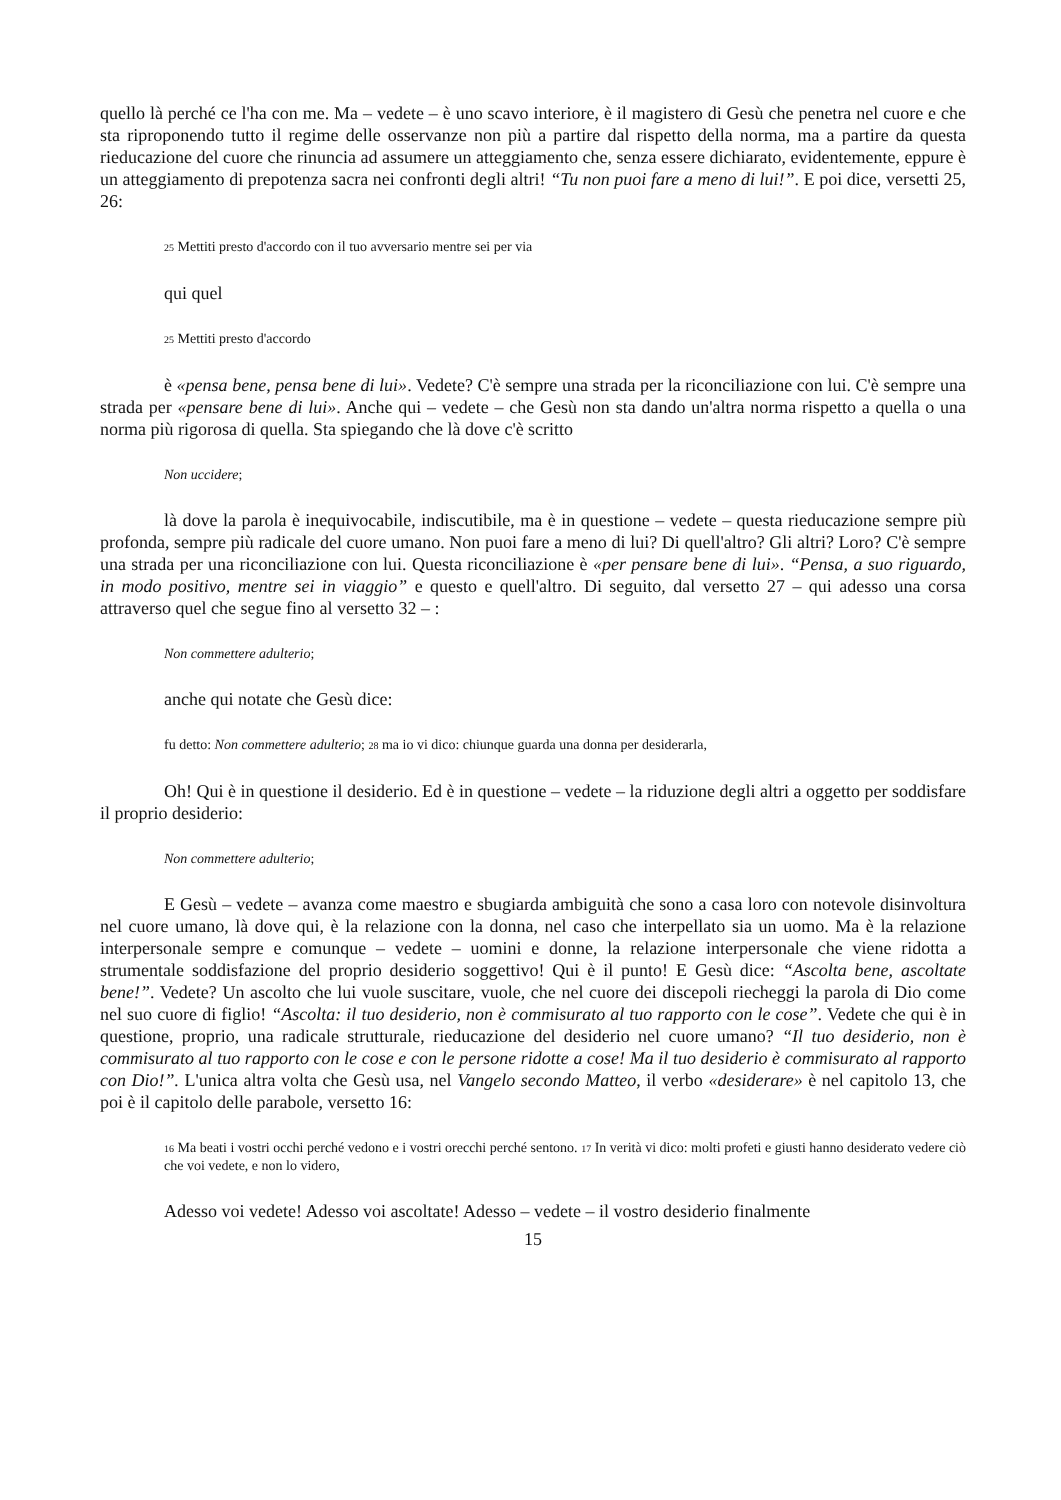quello là perché ce l'ha con me. Ma – vedete – è uno scavo interiore, è il magistero di Gesù che penetra nel cuore e che sta riproponendo tutto il regime delle osservanze non più a partire dal rispetto della norma, ma a partire da questa rieducazione del cuore che rinuncia ad assumere un atteggiamento che, senza essere dichiarato, evidentemente, eppure è un atteggiamento di prepotenza sacra nei confronti degli altri! “Tu non puoi fare a meno di lui!”. E poi dice, versetti 25, 26:
25 Mettiti presto d'accordo con il tuo avversario mentre sei per via
qui quel
25 Mettiti presto d'accordo
è «pensa bene, pensa bene di lui». Vedete? C'è sempre una strada per la riconciliazione con lui. C'è sempre una strada per «pensare bene di lui». Anche qui – vedete – che Gesù non sta dando un'altra norma rispetto a quella o una norma più rigorosa di quella. Sta spiegando che là dove c'è scritto
Non uccidere;
là dove la parola è inequivocabile, indiscutibile, ma è in questione – vedete – questa rieducazione sempre più profonda, sempre più radicale del cuore umano. Non puoi fare a meno di lui? Di quell'altro? Gli altri? Loro? C'è sempre una strada per una riconciliazione con lui. Questa riconciliazione è «per pensare bene di lui». “Pensa, a suo riguardo, in modo positivo, mentre sei in viaggio” e questo e quell'altro. Di seguito, dal versetto 27 – qui adesso una corsa attraverso quel che segue fino al versetto 32 – :
Non commettere adulterio;
anche qui notate che Gesù dice:
fu detto: Non commettere adulterio; 28 ma io vi dico: chiunque guarda una donna per desiderarla,
Oh! Qui è in questione il desiderio. Ed è in questione – vedete – la riduzione degli altri a oggetto per soddisfare il proprio desiderio:
Non commettere adulterio;
E Gesù – vedete – avanza come maestro e sbugiarda ambiguità che sono a casa loro con notevole disinvoltura nel cuore umano, là dove qui, è la relazione con la donna, nel caso che interpellato sia un uomo. Ma è la relazione interpersonale sempre e comunque – vedete – uomini e donne, la relazione interpersonale che viene ridotta a strumentale soddisfazione del proprio desiderio soggettivo! Qui è il punto! E Gesù dice: “Ascolta bene, ascoltate bene!”. Vedete? Un ascolto che lui vuole suscitare, vuole, che nel cuore dei discepoli riecheggi la parola di Dio come nel suo cuore di figlio! “Ascolta: il tuo desiderio, non è commisurato al tuo rapporto con le cose”. Vedete che qui è in questione, proprio, una radicale strutturale, rieducazione del desiderio nel cuore umano? “Il tuo desiderio, non è commisurato al tuo rapporto con le cose e con le persone ridotte a cose! Ma il tuo desiderio è commisurato al rapporto con Dio!”. L'unica altra volta che Gesù usa, nel Vangelo secondo Matteo, il verbo «desiderare» è nel capitolo 13, che poi è il capitolo delle parabole, versetto 16:
16 Ma beati i vostri occhi perché vedono e i vostri orecchi perché sentono. 17 In verità vi dico: molti profeti e giusti hanno desiderato vedere ciò che voi vedete, e non lo videro,
Adesso voi vedete! Adesso voi ascoltate! Adesso – vedete – il vostro desiderio finalmente
15